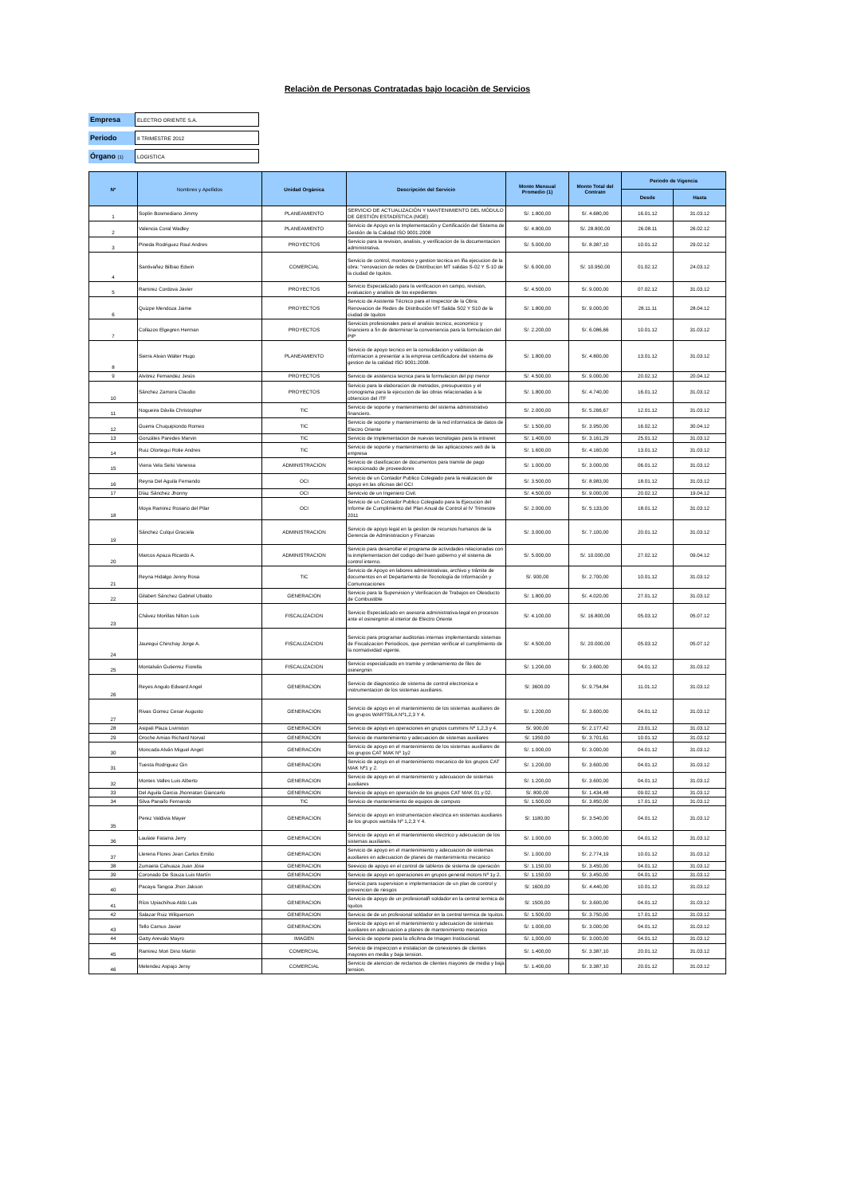Relaciòn de Personas Contratadas bajo locaciòn de Servicios
| Empresa | ELECTRO ORIENTE S.A. |
| Periodo | II TRIMESTRE 2012 |
| Órgano (1) | LOGISTICA |
| Nº | Nombres y Apellidos | Unidad Orgánica | Descripción del Servicio | Monto Mensual Promedio (1) | Monto Total del Contrato | Periodo de Vigencia | |
| --- | --- | --- | --- | --- | --- | --- | --- |
| | | | | | | Desde | Hasta |
| 1 | Soplin Bosmediano Jimmy | PLANEAMIENTO | SERVICIO DE ACTUALIZACIÓN Y MANTENIMIENTO DEL MÓDULO DE GESTIÓN ESTADÍSTICA (MGE) | S/. 1.800,00 | S/. 4.680,00 | 16.01.12 | 31.03.12 |
| 2 | Valencia Coral Wadley | PLANEAMIENTO | Servicio de Apoyo en la Implementación y Certificación del Sistema de Gestión de la Calidad ISO 9001:2008 | S/. 4.800,00 | S/. 28.800,00 | 26.08.11 | 26.02.12 |
| 3 | Pineda Rodriguez Raul Andres | PROYECTOS | Servicio para la revision, analisis, y verificacion de la documentacion administrativa. | S/. 5.000,00 | S/. 8.387,10 | 10.01.12 | 29.02.12 |
| 4 | Santivañez Bilbao Edwin | COMERCIAL | Servicio de control, monitoreo y gestion tecnica en lña ejecucion de la obra: "renovacion de redes de Distribucion MT salidas S-02 Y S-10 de la ciudad de Iquitos. | S/. 6.000,00 | S/. 10.950,00 | 01.02.12 | 24.03.12 |
| 5 | Ramirez Cordova Javier | PROYECTOS | Servicio Especializado para la verificacion en campo, revision, evaluacion y analisis de los expedientes | S/. 4.500,00 | S/. 9.000,00 | 07.02.12 | 31.03.12 |
| 6 | Quizpe Mendoza Jaime | PROYECTOS | Servicio de Asistente Técnico para el Inspector de la Obra: Renovacion de Redes de Distribución MT Salida S02 Y S10 de la ciudad de Iquitos | S/. 1.800,00 | S/. 9.000,00 | 28.11.11 | 28.04.12 |
| 7 | Collazos Elgegren Herman | PROYECTOS | Servicios profesionales para el analisis tecnico, economico y financiero a fin de determinar la conveniencia para la formulacion del PIP | S/. 2.200,00 | S/. 6.086,66 | 10.01.12 | 31.03.12 |
| 8 | Sierra Alvan Walter Hugo | PLANEAMIENTO | Servicio de apoyo tecnico en la consolidacion y validacion de informacion a presentar a la empresa certificadora del sistema de gestion de la calidad ISO 9001:2008. | S/. 1.800,00 | S/. 4.800,00 | 13.01.12 | 31.03.12 |
| 9 | Alvitrez Fernandez Jesús | PROYECTOS | Servicio de asistencia tecnica para la formulacion del pip menor | S/. 4.500,00 | S/. 9.000,00 | 20.02.12 | 20.04.12 |
| 10 | Sánchez Zamora Claudio | PROYECTOS | Servicio para la elaboracion de metrados, presupuestos y el cronograma para la ejecucion de las obras relacionadas a la obtencion del ITF | S/. 1.800,00 | S/. 4.740,00 | 16.01.12 | 31.03.12 |
| 11 | Nogueira Dávila Christopher | TIC | Servicio de soporte y mantenimiento del sistema administrativo financiero. | S/. 2.000,00 | S/. 5.266,67 | 12.01.12 | 31.03.12 |
| 12 | Guerra Chuquipiondo Romeo | TIC | Servicio de soporte y mantenimiento de la red informatica de datos de Electro Oriente | S/. 1.500,00 | S/. 3.950,00 | 16.02.12 | 30.04.12 |
| 13 | Gonzáles Paredes Marvin | TIC | Servicio de Implementacion de nuevas tecnologias para la intranet | S/. 1.400,00 | S/. 3.161,29 | 25.01.12 | 31.03.12 |
| 14 | Ruiz Olortegui Rolie Andres | TIC | Servicio de soporte y mantenimiento de las aplicaciones web de la empresa | S/. 1.600,00 | S/. 4.160,00 | 13.01.12 | 31.03.12 |
| 15 | Viena Vela Selsi Vanessa | ADMINISTRACION | Servicio de clasificacion de documentos para tramite de pago recepcionado de proveedores | S/. 1.000,00 | S/. 3.000,00 | 06.01.12 | 31.03.12 |
| 16 | Reyna Del Aguila Fernando | OCI | Servicio de un Contador Publico Colegiado para la realizacion de apoyo en las oficinas del OCI | S/. 3.500,00 | S/. 8.983,00 | 18.01.12 | 31.03.12 |
| 17 | Díaz Sánchez Jhonny | OCI | Servicvio de un Ingeniero Civil. | S/. 4.500,00 | S/. 9.000,00 | 20.02.12 | 19.04.12 |
| 18 | Moya Ramirez Rosario del Pilar | OCI | Servicio de un Contador Publico Colegiado para la Ejecucion del Informe de Cumplimiento del Plan Anual de Control al IV Trimestre 2011 | S/. 2.000,00 | S/. 5.133,00 | 18.01.12 | 31.03.12 |
| 19 | Sánchez Culqui Graciela | ADMINISTRACION | Servicio de apoyo legal en la gestion de recursos humanos de la Gerencia de Administracion y Finanzas | S/. 3.000,00 | S/. 7.100,00 | 20.01.12 | 31.03.12 |
| 20 | Marcos Apaza Ricardo A. | ADMINISTRACION | Servicio para desarrollar el programa de actividades relacionadas con la inmplementacion del codigo del buen gobierno y el sistema de control interno. | S/. 5.000,00 | S/. 10.000,00 | 27.02.12 | 09.04.12 |
| 21 | Reyna Hidalgo Jenny Rosa | TIC | Servicio de Apoyo en labores administrativas, archivo y trámite de documentos en el Departamento de Tecnología de Información y Comunicaciones | S/. 900,00 | S/. 2.700,00 | 10.01.12 | 31.03.12 |
| 22 | Gilabert Sánchez Gabriel Ubaldo | GENERACION | Servicio para la Supervision y Verificacion de Trabajos en Oleoducto de Combustible | S/. 1.800,00 | S/. 4.020,00 | 27.01.12 | 31.03.12 |
| 23 | Chávez Morillas Nilton Luis | FISCALIZACION | Servicio Especializado en asesoria administrativa-legal en procesos ante el osinergmin al interior de Electro Oriente | S/. 4.100,00 | S/. 16.800,00 | 05.03.12 | 05.07.12 |
| 24 | Jauregui Chinchay Jorge A. | FISCALIZACION | Servicio para programar auditorias internas implementando sistemas de Fiscalizacion Periodicos, que permitan verificar el cumplimiento de la normatividad vigente. | S/. 4.500,00 | S/. 20.000,00 | 05.03.12 | 05.07.12 |
| 25 | Montalván Gutierrez Fiorella | FISCALIZACION | Servicio especializado en tramite y ordenamiento de files de osinergmin | S/. 1.200,00 | S/. 3.600,00 | 04.01.12 | 31.03.12 |
| 26 | Reyes Angulo Edward Angel | GENERACION | Servicio de diagnostico de sistema de control electronica e instrumentacion de los sistemas auxiliares. | S/. 3600.00 | S/. 9.754,84 | 11.01.12 | 31.03.12 |
| 27 | Rivas Gomez Cesar Augusto | GENERACION | Servicio de apoyo en el mantenimiento de los sistemas auxiliares de los grupos WARTSILA Nº1,2,3 Y 4. | S/. 1.200,00 | S/. 3.600,00 | 04.01.12 | 31.03.12 |
| 28 | Asipali Plaza Livinston | GENERACION | Servicio de apoyo en operaciones en grupos cummins Nº 1,2,3 y 4. | S/. 900,00 | S/. 2.177,42 | 23.01.12 | 31.03.12 |
| 29 | Oroche Amias Richard Norval | GENERACION | Servicio de mantenimiento y adecuacion de sistemas auxiliares | S/. 1350,00 | S/. 3.701,61 | 10.01.12 | 31.03.12 |
| 30 | Moncada Alván Miguel Angel | GENERACION | Servicio de apoyo en el mantenimiento de los sistemas auxiliares de los grupos CAT MAK Nº 1y2 | S/. 1.000,00 | S/. 3.000,00 | 04.01.12 | 31.03.12 |
| 31 | Tuesta Rodriguez Gin | GENERACION | Servicio de apoyo en el mantenimiento mecanico de los grupos CAT MAK Nº1 y 2. | S/. 1.200,00 | S/. 3.600,00 | 04.01.12 | 31.03.12 |
| 32 | Montes Valles Luis Alberto | GENERACION | Servicio de apoyo en el mantenimiento y adecuacion de sistemas auxiliares | S/. 1.200,00 | S/. 3.600,00 | 04.01.12 | 31.03.12 |
| 33 | Del Aguila Garcia Jhonnatan Giancarlo | GENERACION | Servicio de apoyo en operación de los grupos CAT MAK 01 y 02. | S/. 800,00 | S/. 1.434,48 | 09.02.12 | 31.03.12 |
| 34 | Silva Panaifo Fernando | TIC | Servicio de mantenimiento de equipos de computo | S/. 1.500,00 | S/. 3.850,00 | 17.01.12 | 31.03.12 |
| 35 | Perez Valdivia Mayer | GENERACION | Servicio de apoyo en instrumentacion electrica en sistemas auxiliares de los grupos wartsila Nº 1,2,3 Y 4. | S/. 1180,00 | S/. 3.540,00 | 04.01.12 | 31.03.12 |
| 36 | Laulate Fatama Jerry | GENERACION | Servicio de apoyo en el mantenimiento electrico y adecuacion de los sistemas auxiliares. | S/. 1.000,00 | S/. 3.000,00 | 04.01.12 | 31.03.12 |
| 37 | Llerena Flores Jean Carlos Emilio | GENERACION | Servicio de apoyo en el mantenimiento y adecuacion de sistemas auxiliares en adecuacion de planes de mantenimiento mecanico | S/. 1.000,00 | S/. 2.774,19 | 10.01.12 | 31.03.12 |
| 38 | Zumaeta Cahuaza Juan Jóse | GENERACION | Seevicio de apoyo en el control de tableros de sistema de operación | S/. 1.150,00 | S/. 3.450,00 | 04.01.12 | 31.03.12 |
| 39 | Coronado De Souza Luis Martín | GENERACION | Servicio de apoyo en operaciones en grupos general motors Nº 1y 2. | S/. 1.150,00 | S/. 3.450,00 | 04.01.12 | 31.03.12 |
| 40 | Pacaya Tangoa Jhon Jakson | GENERACION | Servicio para supervision e implementacion de un plan de control y prevencion de riesgos | S/. 1600,00 | S/. 4.440,00 | 10.01.12 | 31.03.12 |
| 41 | Ríos Upiachihua Aldo Luis | GENERACION | Servicio de apoyo de un profesionalñ soldador en la central termica de Iquitos | S/. 1500,00 | S/. 3.600,00 | 04.01.12 | 31.03.12 |
| 42 | Salazar Ruiz Wilquerson | GENERACION | Servicio de de un profesional soldador en la central termica de Iquitos. | S/. 1.500,00 | S/. 3.750,00 | 17.01.12 | 31.03.12 |
| 43 | Tello Camus Javier | GENERACION | Servicio de apoyo en el mantenimiento y adecuacion de sistemas auxiliares en adecuacion a planes de mantenimiento mecanico | S/. 1.000,00 | S/. 3.000,00 | 04.01.12 | 31.03.12 |
| 44 | Gatty Arevalo Mayro | IMAGEN | Servicio de soporte para la oficihna de Imagen Institucional. | S/. 1,000,00 | S/. 3.000,00 | 04.01.12 | 31.03.12 |
| 45 | Ramirez Mori Dino Martin | COMERCIAL | Servicio de inspeccion e instalacion de conexiones de clientes mayores en media y baja tension. | S/. 1.400,00 | S/. 3.387,10 | 20.01.12 | 31.03.12 |
| 46 | Melendez Aspajo Jersy | COMERCIAL | Servicio de atencion de reclamos de clientes mayores de media y baja tension. | S/. 1.400,00 | S/. 3.387,10 | 20.01.12 | 31.03.12 |